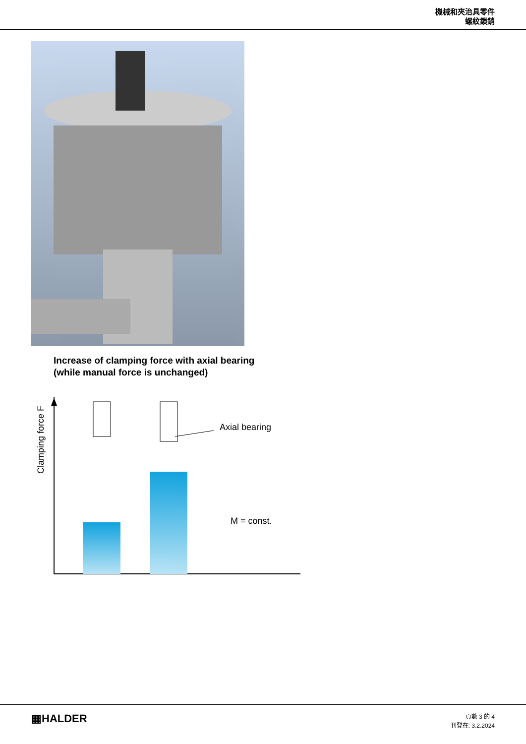機械和夾治具零件
螺紋鎖銷
Increase of clamping force with axial bearing
(while manual force is unchanged)
Clamping force F
Axial bearing
M = const.
▦HALDER
頁數 3 的 4
刊登在: 3.2.2024